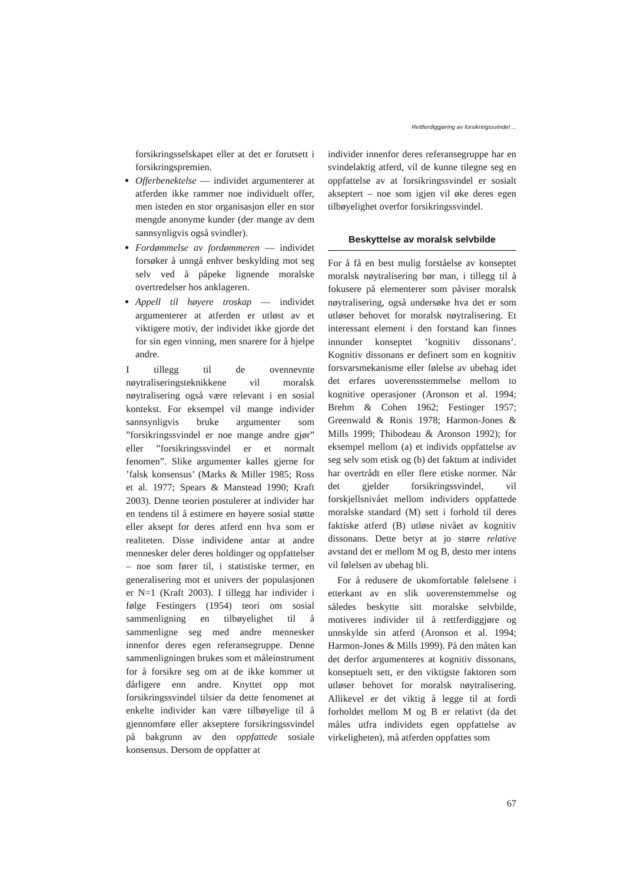Rettferdiggjøring av forsikringssvindel ...
forsikringsselskapet eller at det er forutsett i forsikringspremien.
Offerbenektelse — individet argumenterer at atferden ikke rammer noe individuelt offer, men isteden en stor organisasjon eller en stor mengde anonyme kunder (der mange av dem sannsynligvis også svindler).
Fordømmelse av fordømmeren — individet forsøker å unngå enhver beskylding mot seg selv ved å påpeke lignende moralske overtredelser hos anklageren.
Appell til høyere troskap — individet argumenterer at atferden er utløst av et viktigere motiv, der individet ikke gjorde det for sin egen vinning, men snarere for å hjelpe andre.
I tillegg til de ovennevnte nøytraliseringsteknikkene vil moralsk nøytralisering også være relevant i en sosial kontekst. For eksempel vil mange individer sannsynligvis bruke argumenter som ”forsikringssvindel er noe mange andre gjør” eller ”forsikringssvindel er et normalt fenomen”. Slike argumenter kalles gjerne for ’falsk konsensus’ (Marks & Miller 1985; Ross et al. 1977; Spears & Manstead 1990; Kraft 2003). Denne teorien postulerer at individer har en tendens til å estimere en høyere sosial støtte eller aksept for deres atferd enn hva som er realiteten. Disse individene antar at andre mennesker deler deres holdinger og oppfattelser – noe som fører til, i statistiske termer, en generalisering mot et univers der populasjonen er N=1 (Kraft 2003). I tillegg har individer i følge Festingers (1954) teori om sosial sammenligning en tilbøyelighet til å sammenligne seg med andre mennesker innenfor deres egen referansegruppe. Denne sammenligningen brukes som et måleinstrument for å forsikre seg om at de ikke kommer ut dårligere enn andre. Knyttet opp mot forsikringssvindel tilsier da dette fenomenet at enkelte individer kan være tilbøyelige til å gjennomføre eller akseptere forsikringssvindel på bakgrunn av den oppfattede sosiale konsensus. Dersom de oppfatter at
individer innenfor deres referansegruppe har en svindelaktig atferd, vil de kunne tilegne seg en oppfattelse av at forsikringssvindel er sosialt akseptert – noe som igjen vil øke deres egen tilbøyelighet overfor forsikringssvindel.
Beskyttelse av moralsk selvbilde
For å få en best mulig forståelse av konseptet moralsk nøytralisering bør man, i tillegg til å fokusere på elementerer som påviser moralsk nøytralisering, også undersøke hva det er som utløser behovet for moralsk nøytralisering. Et interessant element i den forstand kan finnes innunder konseptet ’kognitiv dissonans’. Kognitiv dissonans er definert som en kognitiv forsvarsmekanisme eller følelse av ubehag idet det erfares uoverensstemmelse mellom to kognitive operasjoner (Aronson et al. 1994; Brehm & Cohen 1962; Festinger 1957; Greenwald & Ronis 1978; Harmon-Jones & Mills 1999; Thibodeau & Aronson 1992); for eksempel mellom (a) et individs oppfattelse av seg selv som etisk og (b) det faktum at individet har overtrådt en eller flere etiske normer. Når det gjelder forsikringssvindel, vil forskjellsnivået mellom individers oppfattede moralske standard (M) sett i forhold til deres faktiske atferd (B) utløse nivået av kognitiv dissonans. Dette betyr at jo større relative avstand det er mellom M og B, desto mer intens vil følelsen av ubehag bli.
For å redusere de ukomfortable følelsene i etterkant av en slik uoverenstemmelse og således beskytte sitt moralske selvbilde, motiveres individer til å rettferdiggjøre og unnskylde sin atferd (Aronson et al. 1994; Harmon-Jones & Mills 1999). På den måten kan det derfor argumenteres at kognitiv dissonans, konseptuelt sett, er den viktigste faktoren som utløser behovet for moralsk nøytralisering. Allikevel er det viktig å legge til at fordi forholdet mellom M og B er relativt (da det måles utfra individets egen oppfattelse av virkeligheten), må atferden oppfattes som
67